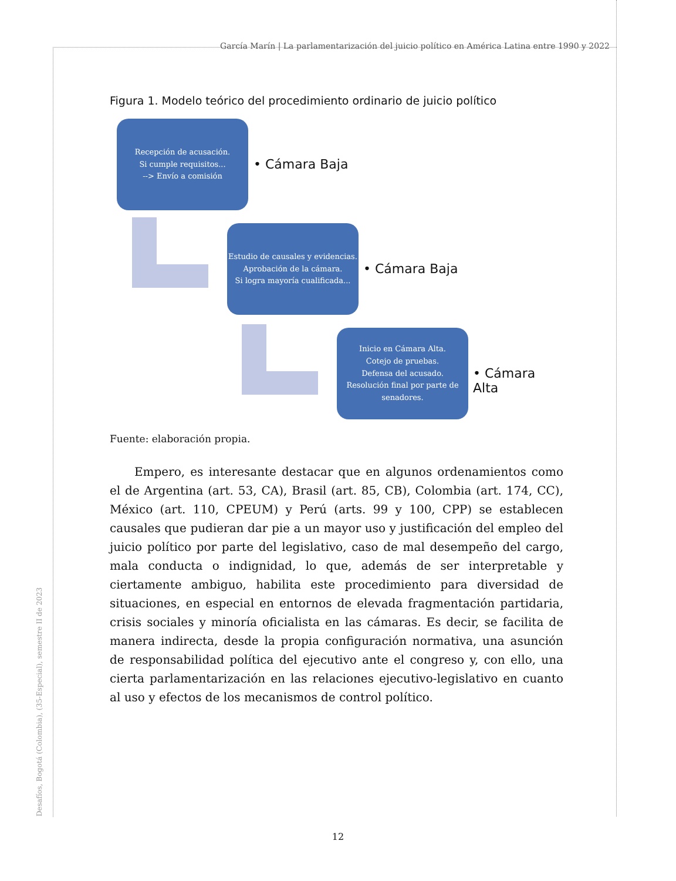García Marín | La parlamentarización del juicio político en América Latina entre 1990 y 2022
Desafíos, Bogotá (Colombia), (35-Especial), semestre II de 2023
Figura 1. Modelo teórico del procedimiento ordinario de juicio político
Recepción de acusación.
Si cumple requisitos...
--> Envío a comisión
• Cámara Baja
Estudio de causales y evidencias.
Aprobación de la cámara.
Si logra mayoría cualificada...
• Cámara Baja
Inicio en Cámara Alta.
Cotejo de pruebas.
Defensa del acusado.
Resolución final por parte de senadores.
• Cámara Alta
Fuente: elaboración propia.
Empero, es interesante destacar que en algunos ordenamientos como el de Argentina (art. 53, CA), Brasil (art. 85, CB), Colombia (art. 174, CC), México (art. 110, CPEUM) y Perú (arts. 99 y 100, CPP) se establecen causales que pudieran dar pie a un mayor uso y justificación del empleo del juicio político por parte del legislativo, caso de mal desempeño del cargo, mala conducta o indignidad, lo que, además de ser interpretable y ciertamente ambiguo, habilita este procedimiento para diversidad de situaciones, en especial en entornos de elevada fragmentación partidaria, crisis sociales y minoría oficialista en las cámaras. Es decir, se facilita de manera indirecta, desde la propia configuración normativa, una asunción de responsabilidad política del ejecutivo ante el congreso y, con ello, una cierta parlamentarización en las relaciones ejecutivo-legislativo en cuanto al uso y efectos de los mecanismos de control político.
12